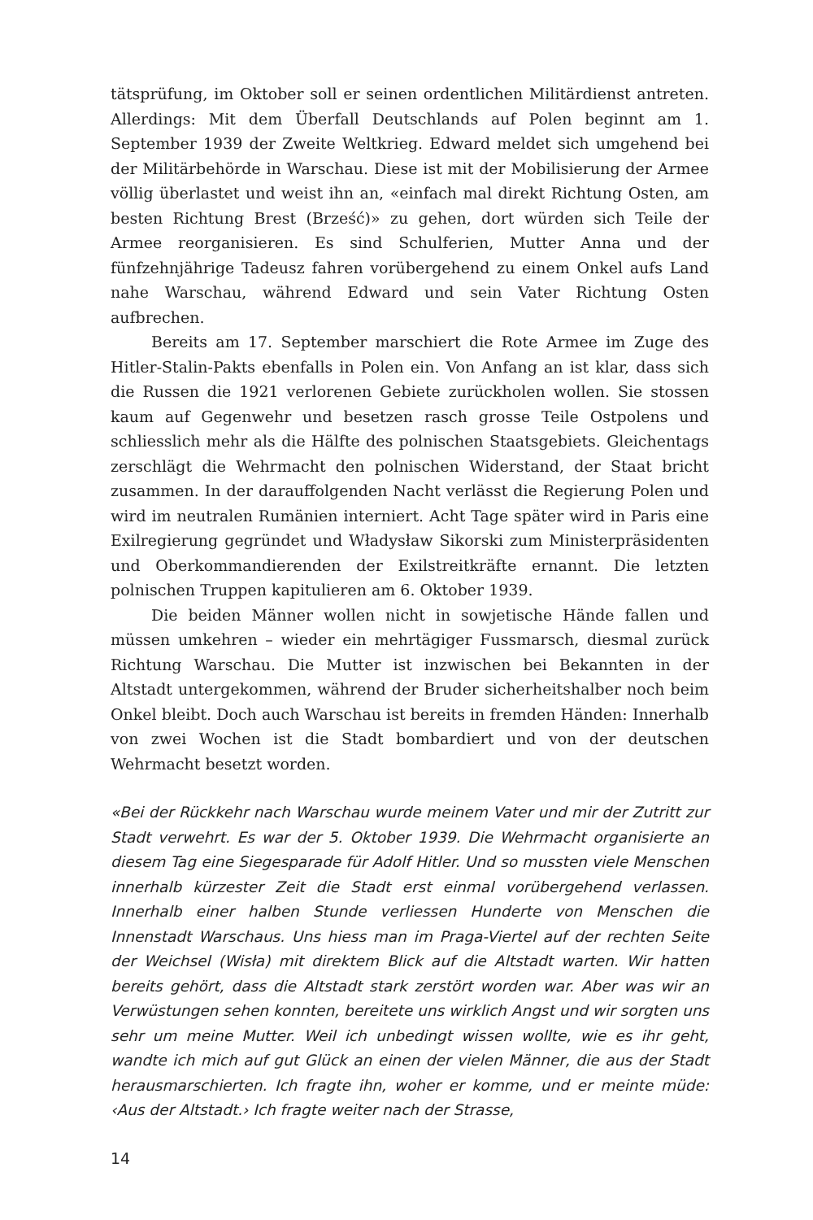tätsprüfung, im Oktober soll er seinen ordentlichen Militärdienst antreten. Allerdings: Mit dem Überfall Deutschlands auf Polen beginnt am 1. September 1939 der Zweite Weltkrieg. Edward meldet sich umgehend bei der Militärbehörde in Warschau. Diese ist mit der Mobilisierung der Armee völlig überlastet und weist ihn an, «einfach mal direkt Richtung Osten, am besten Richtung Brest (Brześć)» zu gehen, dort würden sich Teile der Armee reorganisieren. Es sind Schulferien, Mutter Anna und der fünfzehnjährige Tadeusz fahren vorübergehend zu einem Onkel aufs Land nahe Warschau, während Edward und sein Vater Richtung Osten aufbrechen.
Bereits am 17. September marschiert die Rote Armee im Zuge des Hitler-Stalin-Pakts ebenfalls in Polen ein. Von Anfang an ist klar, dass sich die Russen die 1921 verlorenen Gebiete zurückholen wollen. Sie stossen kaum auf Gegenwehr und besetzen rasch grosse Teile Ostpolens und schliesslich mehr als die Hälfte des polnischen Staatsgebiets. Gleichentags zerschlägt die Wehrmacht den polnischen Widerstand, der Staat bricht zusammen. In der darauffolgenden Nacht verlässt die Regierung Polen und wird im neutralen Rumänien interniert. Acht Tage später wird in Paris eine Exilregierung gegründet und Władysław Sikorski zum Ministerpräsidenten und Oberkommandierenden der Exilstreitkräfte ernannt. Die letzten polnischen Truppen kapitulieren am 6. Oktober 1939.
Die beiden Männer wollen nicht in sowjetische Hände fallen und müssen umkehren – wieder ein mehrtägiger Fussmarsch, diesmal zurück Richtung Warschau. Die Mutter ist inzwischen bei Bekannten in der Altstadt untergekommen, während der Bruder sicherheitshalber noch beim Onkel bleibt. Doch auch Warschau ist bereits in fremden Händen: Innerhalb von zwei Wochen ist die Stadt bombardiert und von der deutschen Wehrmacht besetzt worden.
«Bei der Rückkehr nach Warschau wurde meinem Vater und mir der Zutritt zur Stadt verwehrt. Es war der 5. Oktober 1939. Die Wehrmacht organisierte an diesem Tag eine Siegesparade für Adolf Hitler. Und so mussten viele Menschen innerhalb kürzester Zeit die Stadt erst einmal vorübergehend verlassen. Innerhalb einer halben Stunde verliessen Hunderte von Menschen die Innenstadt Warschaus. Uns hiess man im Praga-Viertel auf der rechten Seite der Weichsel (Wisła) mit direktem Blick auf die Altstadt warten. Wir hatten bereits gehört, dass die Altstadt stark zerstört worden war. Aber was wir an Verwüstungen sehen konnten, bereitete uns wirklich Angst und wir sorgten uns sehr um meine Mutter. Weil ich unbedingt wissen wollte, wie es ihr geht, wandte ich mich auf gut Glück an einen der vielen Männer, die aus der Stadt herausmarschierten. Ich fragte ihn, woher er komme, und er meinte müde: ‹Aus der Altstadt.› Ich fragte weiter nach der Strasse,
14